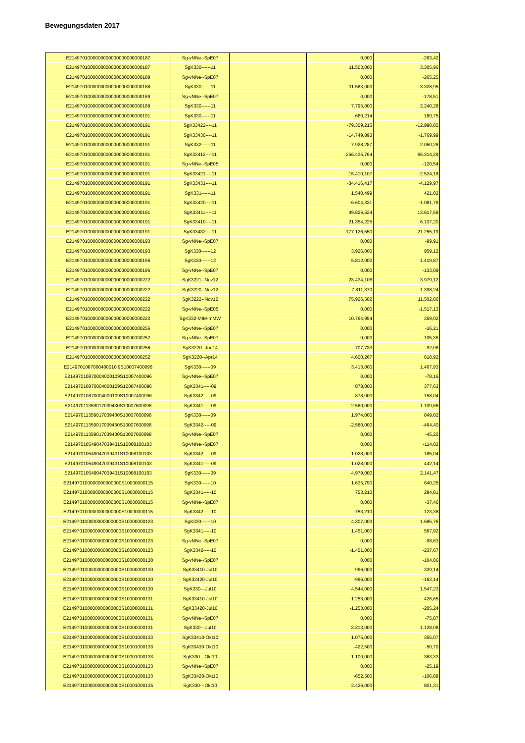Bewegungsdaten 2017
| E2149701000000000000000000000187 | Sg-vNNe--SpE07 | | 0,000 | -263,42 |
| E2149701000000000000000000000187 | SgK330------11 | | 11.503,000 | 3.305,96 |
| E2149701000000000000000000000188 | Sg-vNNe--SpE07 | | 0,000 | -265,25 |
| E2149701000000000000000000000188 | SgK330------11 | | 11.583,000 | 3.328,95 |
| E2149701000000000000000000000189 | Sg-vNNe--SpE07 | | 0,000 | -178,51 |
| E2149701000000000000000000000189 | SgK330------11 | | 7.795,000 | 2.240,28 |
| E2149701000000000000000000000191 | SgK330------11 | | 660,214 | 189,75 |
| E2149701000000000000000000000191 | SgK33422----11 | | -79.309,215 | -12.990,85 |
| E2149701000000000000000000000191 | SgK33430----11 | | -14.749,893 | -1.769,99 |
| E2149701000000000000000000000191 | SgK332------11 | | 7.928,287 | 2.050,26 |
| E2149701000000000000000000000191 | SgK33412----11 | | 256.435,764 | 66.314,29 |
| E2149701000000000000000000000191 | Sg-vNNe--SpE05 | | 0,000 | -120,54 |
| E2149701000000000000000000000191 | SgK33421----11 | | -15.410,107 | -2.524,18 |
| E2149701000000000000000000000191 | SgK33431----11 | | -34.416,417 | -4.129,97 |
| E2149701000000000000000000000191 | SgK331------11 | | 1.540,499 | 421,02 |
| E2149701000000000000000000000191 | SgK33420----11 | | -6.604,331 | -1.081,79 |
| E2149701000000000000000000000191 | SgK33411----11 | | 49.826,524 | 13.617,59 |
| E2149701000000000000000000000191 | SgK33410----11 | | 21.354,225 | 6.137,20 |
| E2149701000000000000000000000191 | SgK33432----11 | | -177.126,550 | -21.255,19 |
| E2149701000000000000000000000193 | Sg-vNNe--SpE07 | | 0,000 | -89,91 |
| E2149701000000000000000000000193 | SgK330------12 | | 3.926,000 | 959,12 |
| E2149701000000000000000000000196 | SgK330------12 | | 5.812,000 | 1.419,87 |
| E2149701000000000000000000000196 | Sg-vNNe--SpE07 | | 0,000 | -133,09 |
| E2149701000000000000000000000222 | SgK3221--Nov12 | | 23.434,106 | 3.979,12 |
| E2149701000000000000000000000222 | SgK3220--Nov12 | | 7.811,370 | 1.398,24 |
| E2149701000000000000000000000222 | SgK3222--Nov12 | | 75.926,502 | 11.502,86 |
| E2149701000000000000000000000222 | Sg-vNNe--SpE05 | | 0,000 | -1.517,13 |
| E2149701000000000000000000000222 | SgK332-MIM-mMW | | 10.764,954 | 359,02 |
| E2149701000000000000000000000256 | Sg-vNNe--SpE07 | | 0,000 | -16,21 |
| E2149701000000000000000000000252 | Sg-vNNe--SpE07 | | 0,000 | -105,35 |
| E2149701000000000000000000000256 | SgK3220--Jun14 | | 707,733 | 92,08 |
| E2149701000000000000000000000252 | SgK3220--Apr14 | | 4.600,267 | 610,92 |
| E2149701087000400010 9S10007400096 | SgK330------09 | | 3.413,000 | 1.467,93 |
| E21497010870004000109S10007400096 | Sg-vNNe--SpE07 | | 0,000 | -78,16 |
| E21497010870004000109S10007400096 | SgK3341-----09 | | 878,000 | 377,63 |
| E21497010870004000109S10007400096 | SgK3342-----09 | | -878,000 | -158,04 |
| E21497011359017039430S10007600098 | SgK3341-----09 | | 2.580,000 | 1.109,66 |
| E21497011359017039430S10007600098 | SgK330------09 | | 1.974,000 | 849,02 |
| E21497011359017039430S10007600098 | SgK3342-----09 | | -2.580,000 | -464,40 |
| E21497011359017039430S10007600098 | Sg-vNNe--SpE07 | | 0,000 | -45,20 |
| E21497010549047039431S10008100103 | Sg-vNNe--SpE07 | | 0,000 | -114,02 |
| E21497010549047039431S10008100103 | SgK3342-----09 | | -1.028,000 | -185,04 |
| E21497010549047039431S10008100103 | SgK3341-----09 | | 1.028,000 | 442,14 |
| E21497010549047039431S10008100103 | SgK330------09 | | 4.979,000 | 2.141,47 |
| E214970100000000000000S10000000115 | SgK330------10 | | 1.635,790 | 640,25 |
| E214970100000000000000S10000000115 | SgK3341-----10 | | 753,210 | 294,81 |
| E214970100000000000000S10000000115 | Sg-vNNe--SpE07 | | 0,000 | -37,46 |
| E214970100000000000000S10000000115 | SgK3342-----10 | | -753,210 | -123,38 |
| E214970100000000000000S10000000123 | SgK330------10 | | 4.307,000 | 1.685,76 |
| E214970100000000000000S10000000123 | SgK3341-----10 | | 1.451,000 | 567,92 |
| E214970100000000000000S10000000123 | Sg-vNNe--SpE07 | | 0,000 | -98,63 |
| E214970100000000000000S10000000123 | SgK3342-----10 | | -1.451,000 | -237,67 |
| E214970100000000000000S10000000130 | Sg-vNNe--SpE07 | | 0,000 | -104,06 |
| E214970100000000000000S10000000130 | SgK33410-Jul10 | | 996,000 | 339,14 |
| E214970100000000000000S10000000130 | SgK33420-Jul10 | | -996,000 | -163,14 |
| E214970100000000000000S10000000130 | SgK330---Jul10 | | 4.544,000 | 1.547,23 |
| E214970100000000000000S10000000131 | SgK33410-Jul10 | | 1.253,000 | 426,65 |
| E214970100000000000000S10000000131 | SgK33420-Jul10 | | -1.253,000 | -205,24 |
| E214970100000000000000S10000000131 | Sg-vNNe--SpE07 | | 0,000 | -75,87 |
| E214970100000000000000S10000000131 | SgK330---Jul10 | | 3.313,000 | 1.128,08 |
| E214970100000000000000S10001000133 | SgK33410-Okt10 | | 1.075,000 | 355,07 |
| E214970100000000000000S10001000133 | SgK33430-Okt10 | | -422,500 | -50,70 |
| E214970100000000000000S10001000133 | SgK330---Okt10 | | 1.100,000 | 363,33 |
| E214970100000000000000S10001000133 | Sg-vNNe--SpE07 | | 0,000 | -25,19 |
| E214970100000000000000S10001000133 | SgK33420-Okt10 | | -652,500 | -106,88 |
| E214970100000000000000S10001000135 | SgK330---Okt10 | | 2.426,000 | 801,31 |